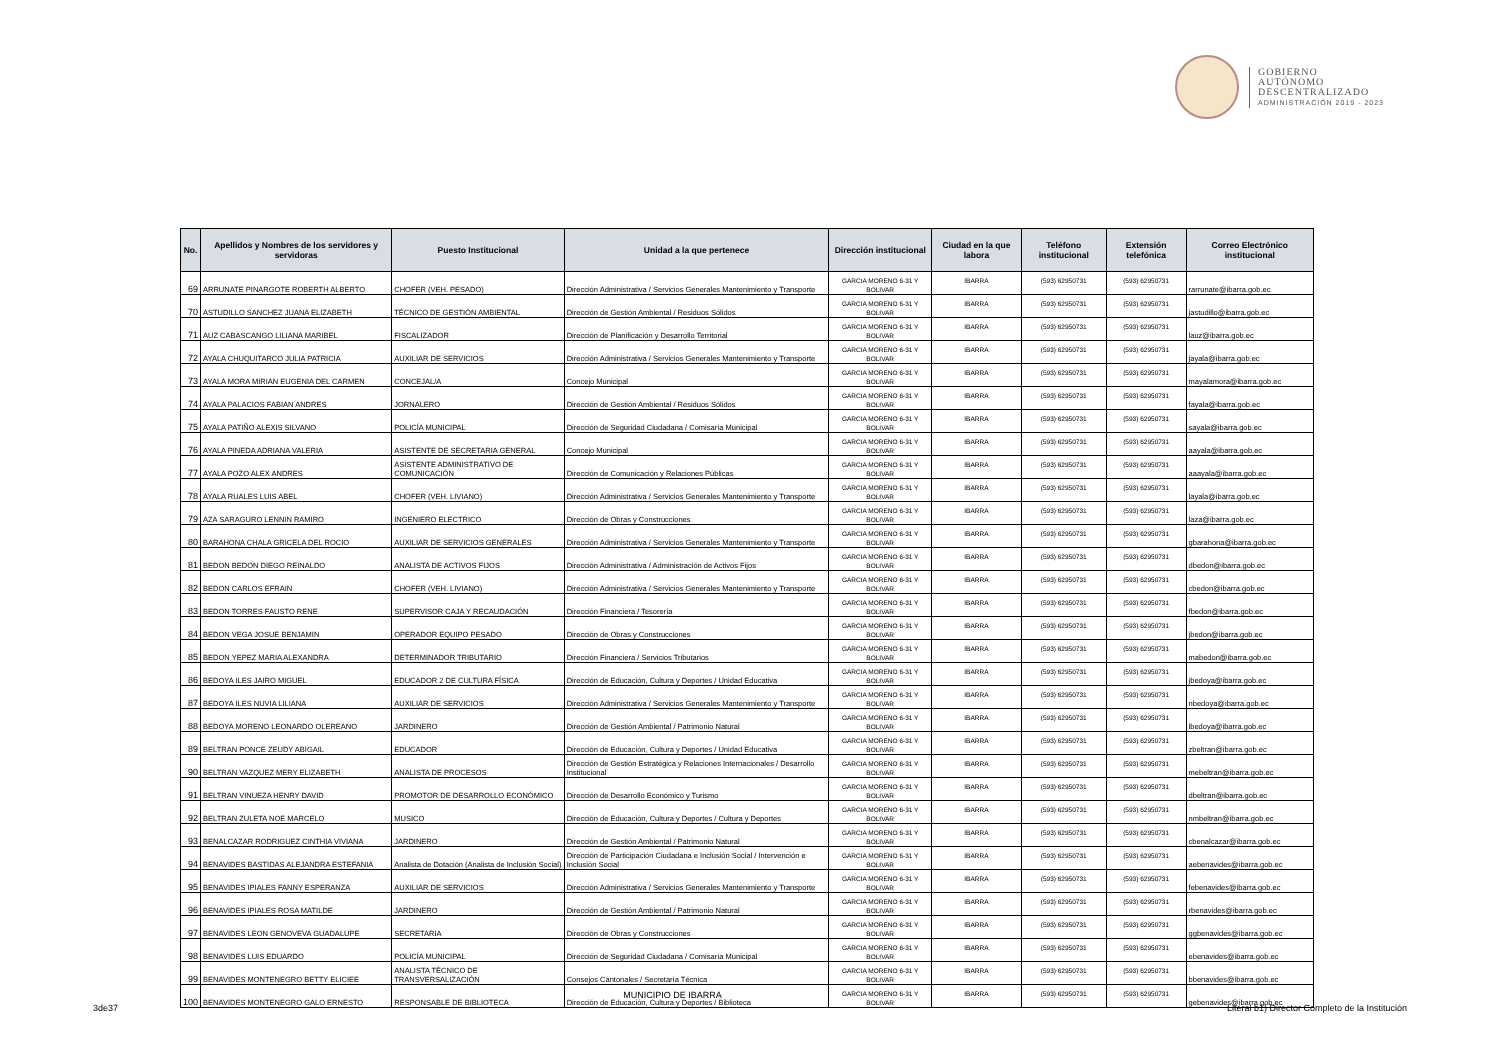GOBIERNO
AUTÓNOMO
DESCENTRALIZADO
ADMINISTRACIÓN 2019 - 2023
| No. | Apellidos y Nombres de los servidores y servidoras | Puesto Institucional | Unidad a la que pertenece | Dirección institucional | Ciudad en la que labora | Teléfono institucional | Extensión telefónica | Correo Electrónico institucional |
| --- | --- | --- | --- | --- | --- | --- | --- | --- |
| 69 | ARRUNATE PINARGOTE ROBERTH ALBERTO | CHOFER (VEH. PESADO) | Dirección Administrativa / Servicios Generales Mantenimiento y Transporte | GARCIA MORENO 6-31 Y BOLIVAR | IBARRA | (593) 62950731 | (593) 62950731 | rarrunate@ibarra.gob.ec |
| 70 | ASTUDILLO SANCHEZ JUANA ELIZABETH | TÉCNICO DE GESTIÓN AMBIENTAL | Dirección de Gestión Ambiental / Residuos Sólidos | GARCIA MORENO 6-31 Y BOLIVAR | IBARRA | (593) 62950731 | (593) 62950731 | jastudillo@ibarra.gob.ec |
| 71 | AUZ CABASCANGO LILIANA MARIBEL | FISCALIZADOR | Dirección de Planificación y Desarrollo Territorial | GARCIA MORENO 6-31 Y BOLIVAR | IBARRA | (593) 62950731 | (593) 62950731 | lauz@ibarra.gob.ec |
| 72 | AYALA CHUQUITARCO JULIA PATRICIA | AUXILIAR DE SERVICIOS | Dirección Administrativa / Servicios Generales Mantenimiento y Transporte | GARCIA MORENO 6-31 Y BOLIVAR | IBARRA | (593) 62950731 | (593) 62950731 | jayala@ibarra.gob.ec |
| 73 | AYALA MORA MIRIAN EUGENIA DEL CARMEN | CONCEJAL/A | Concejo Municipal | GARCIA MORENO 6-31 Y BOLIVAR | IBARRA | (593) 62950731 | (593) 62950731 | mayalamora@ibarra.gob.ec |
| 74 | AYALA PALACIOS FABIAN ANDRES | JORNALERO | Dirección de Gestión Ambiental / Residuos Sólidos | GARCIA MORENO 6-31 Y BOLIVAR | IBARRA | (593) 62950731 | (593) 62950731 | fayala@ibarra.gob.ec |
| 75 | AYALA PATIÑO ALEXIS SILVANO | POLICÍA MUNICIPAL | Dirección de Seguridad Ciudadana / Comisaría Municipal | GARCIA MORENO 6-31 Y BOLIVAR | IBARRA | (593) 62950731 | (593) 62950731 | sayala@ibarra.gob.ec |
| 76 | AYALA PINEDA ADRIANA VALERIA | ASISTENTE DE SECRETARIA GENERAL | Concejo Municipal | GARCIA MORENO 6-31 Y BOLIVAR | IBARRA | (593) 62950731 | (593) 62950731 | aayala@ibarra.gob.ec |
| 77 | AYALA POZO ALEX ANDRES | ASISTENTE ADMINISTRATIVO DE COMUNICACIÓN | Dirección de Comunicación y Relaciones Públicas | GARCIA MORENO 6-31 Y BOLIVAR | IBARRA | (593) 62950731 | (593) 62950731 | aaayala@ibarra.gob.ec |
| 78 | AYALA RUALES LUIS ABEL | CHOFER (VEH. LIVIANO) | Dirección Administrativa / Servicios Generales Mantenimiento y Transporte | GARCIA MORENO 6-31 Y BOLIVAR | IBARRA | (593) 62950731 | (593) 62950731 | layala@ibarra.gob.ec |
| 79 | AZA SARAGURO LENNIN RAMIRO | INGENIERO ELECTRICO | Dirección de Obras y Construcciones | GARCIA MORENO 6-31 Y BOLIVAR | IBARRA | (593) 62950731 | (593) 62950731 | laza@ibarra.gob.ec |
| 80 | BARAHONA CHALA GRICELA DEL ROCIO | AUXILIAR DE SERVICIOS GENERALES | Dirección Administrativa / Servicios Generales Mantenimiento y Transporte | GARCIA MORENO 6-31 Y BOLIVAR | IBARRA | (593) 62950731 | (593) 62950731 | gbarahona@ibarra.gob.ec |
| 81 | BEDON BEDON DIEGO REINALDO | ANALISTA DE ACTIVOS FIJOS | Dirección Administrativa / Administración de Activos Fijos | GARCIA MORENO 6-31 Y BOLIVAR | IBARRA | (593) 62950731 | (593) 62950731 | dbedon@ibarra.gob.ec |
| 82 | BEDON CARLOS EFRAIN | CHOFER (VEH. LIVIANO) | Dirección Administrativa / Servicios Generales Mantenimiento y Transporte | GARCIA MORENO 6-31 Y BOLIVAR | IBARRA | (593) 62950731 | (593) 62950731 | cbedon@ibarra.gob.ec |
| 83 | BEDON TORRES FAUSTO RENE | SUPERVISOR CAJA Y RECAUDACIÓN | Dirección Financiera / Tesorería | GARCIA MORENO 6-31 Y BOLIVAR | IBARRA | (593) 62950731 | (593) 62950731 | fbedon@ibarra.gob.ec |
| 84 | BEDON VEGA JOSUE BENJAMIN | OPERADOR EQUIPO PESADO | Dirección de Obras y Construcciones | GARCIA MORENO 6-31 Y BOLIVAR | IBARRA | (593) 62950731 | (593) 62950731 | jbedon@ibarra.gob.ec |
| 85 | BEDON YEPEZ MARIA ALEXANDRA | DETERMINADOR TRIBUTARIO | Dirección Financiera / Servicios Tributarios | GARCIA MORENO 6-31 Y BOLIVAR | IBARRA | (593) 62950731 | (593) 62950731 | mabedon@ibarra.gob.ec |
| 86 | BEDOYA ILES JAIRO MIGUEL | EDUCADOR 2 DE CULTURA FÍSICA | Dirección de Educación, Cultura y Deportes / Unidad Educativa | GARCIA MORENO 6-31 Y BOLIVAR | IBARRA | (593) 62950731 | (593) 62950731 | jbedoya@ibarra.gob.ec |
| 87 | BEDOYA ILES NUVIA LILIANA | AUXILIAR DE SERVICIOS | Dirección Administrativa / Servicios Generales Mantenimiento y Transporte | GARCIA MORENO 6-31 Y BOLIVAR | IBARRA | (593) 62950731 | (593) 62950731 | nbedoya@ibarra.gob.ec |
| 88 | BEDOYA MORENO LEONARDO OLEREANO | JARDINERO | Dirección de Gestión Ambiental / Patrimonio Natural | GARCIA MORENO 6-31 Y BOLIVAR | IBARRA | (593) 62950731 | (593) 62950731 | lbedoya@ibarra.gob.ec |
| 89 | BELTRAN PONCE ZEUDY ABIGAIL | EDUCADOR | Dirección de Educación, Cultura y Deportes / Unidad Educativa | GARCIA MORENO 6-31 Y BOLIVAR | IBARRA | (593) 62950731 | (593) 62950731 | zbeltran@ibarra.gob.ec |
| 90 | BELTRAN VAZQUEZ MERY ELIZABETH | ANALISTA DE PROCESOS | Dirección de Gestión Estratégica y Relaciones Internacionales / Desarrollo Institucional | GARCIA MORENO 6-31 Y BOLIVAR | IBARRA | (593) 62950731 | (593) 62950731 | mebeltran@ibarra.gob.ec |
| 91 | BELTRAN VINUEZA HENRY DAVID | PROMOTOR DE DESARROLLO ECONÓMICO | Dirección de Desarrollo Económico y Turismo | GARCIA MORENO 6-31 Y BOLIVAR | IBARRA | (593) 62950731 | (593) 62950731 | dbeltran@ibarra.gob.ec |
| 92 | BELTRAN ZULETA NOE MARCELO | MUSICO | Dirección de Educación, Cultura y Deportes / Cultura y Deportes | GARCIA MORENO 6-31 Y BOLIVAR | IBARRA | (593) 62950731 | (593) 62950731 | nmbeltran@ibarra.gob.ec |
| 93 | BENALCAZAR RODRIGUEZ CINTHIA VIVIANA | JARDINERO | Dirección de Gestión Ambiental / Patrimonio Natural | GARCIA MORENO 6-31 Y BOLIVAR | IBARRA | (593) 62950731 | (593) 62950731 | cbenalcazar@ibarra.gob.ec |
| 94 | BENAVIDES BASTIDAS ALEJANDRA ESTEFANIA | Analista de Dotación (Analista de Inclusión Social) | Dirección de Participación Ciudadana e Inclusión Social / Intervención e Inclusión Social | GARCIA MORENO 6-31 Y BOLIVAR | IBARRA | (593) 62950731 | (593) 62950731 | aebenavides@ibarra.gob.ec |
| 95 | BENAVIDES IPIALES FANNY ESPERANZA | AUXILIAR DE SERVICIOS | Dirección Administrativa / Servicios Generales Mantenimiento y Transporte | GARCIA MORENO 6-31 Y BOLIVAR | IBARRA | (593) 62950731 | (593) 62950731 | febenavides@ibarra.gob.ec |
| 96 | BENAVIDES IPIALES ROSA MATILDE | JARDINERO | Dirección de Gestión Ambiental / Patrimonio Natural | GARCIA MORENO 6-31 Y BOLIVAR | IBARRA | (593) 62950731 | (593) 62950731 | rbenavides@ibarra.gob.ec |
| 97 | BENAVIDES LEON GENOVEVA GUADALUPE | SECRETARIA | Dirección de Obras y Construcciones | GARCIA MORENO 6-31 Y BOLIVAR | IBARRA | (593) 62950731 | (593) 62950731 | ggbenavides@ibarra.gob.ec |
| 98 | BENAVIDES LUIS EDUARDO | POLICÍA MUNICIPAL | Dirección de Seguridad Ciudadana / Comisaría Municipal | GARCIA MORENO 6-31 Y BOLIVAR | IBARRA | (593) 62950731 | (593) 62950731 | ebenavides@ibarra.gob.ec |
| 99 | BENAVIDES MONTENEGRO BETTY ELICIEE | ANALISTA TÉCNICO DE TRANSVERSALIZACIÓN | Consejos Cantonales / Secretaría Técnica | GARCIA MORENO 6-31 Y BOLIVAR | IBARRA | (593) 62950731 | (593) 62950731 | bbenavides@ibarra.gob.ec |
| 100 | BENAVIDES MONTENEGRO GALO ERNESTO | RESPONSABLE DE BIBLIOTECA | Dirección de Educación, Cultura y Deportes / Biblioteca | GARCIA MORENO 6-31 Y BOLIVAR | IBARRA | (593) 62950731 | (593) 62950731 | gebenavides@ibarra.gob.ec |
3de37 MUNICIPIO DE IBARRA Literal b1) Director Completo de la Institución